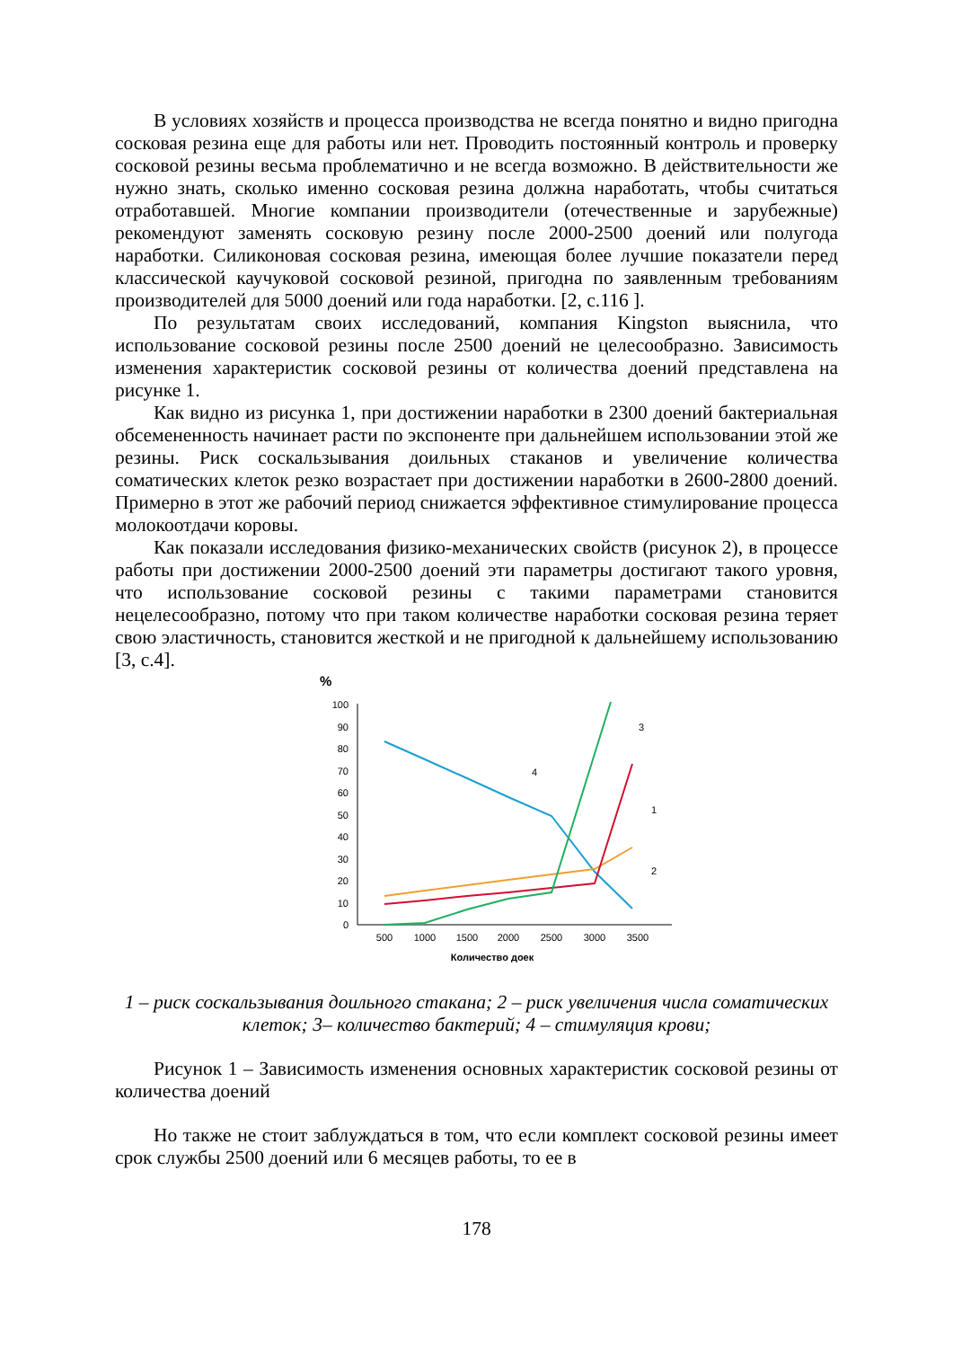В условиях хозяйств и процесса производства не всегда понятно и видно пригодна сосковая резина еще для работы или нет. Проводить постоянный контроль и проверку сосковой резины весьма проблематично и не всегда возможно. В действительности же нужно знать, сколько именно сосковая резина должна наработать, чтобы считаться отработавшей. Многие компании производители (отечественные и зарубежные) рекомендуют заменять сосковую резину после 2000-2500 доений или полугода наработки. Силиконовая сосковая резина, имеющая более лучшие показатели перед классической каучуковой сосковой резиной, пригодна по заявленным требованиям производителей для 5000 доений или года наработки. [2, с.116 ].
По результатам своих исследований, компания Kingston выяснила, что использование сосковой резины после 2500 доений не целесообразно. Зависимость изменения характеристик сосковой резины от количества доений представлена на рисунке 1.
Как видно из рисунка 1, при достижении наработки в 2300 доений бактериальная обсемененность начинает расти по экспоненте при дальнейшем использовании этой же резины. Риск соскальзывания доильных стаканов и увеличение количества соматических клеток резко возрастает при достижении наработки в 2600-2800 доений. Примерно в этот же рабочий период снижается эффективное стимулирование процесса молокоотдачи коровы.
Как показали исследования физико-механических свойств (рисунок 2), в процессе работы при достижении 2000-2500 доений эти параметры достигают такого уровня, что использование сосковой резины с такими параметрами становится нецелесообразно, потому что при таком количестве наработки сосковая резина теряет свою эластичность, становится жесткой и не пригодной к дальнейшему использованию [3, с.4].
%
0
10
20
30
40
50
60
70
80
90
100
500
1000
1500
2000
2500
3000
3500
Количество доек
3
4
1
2
1 – риск соскальзывания доильного стакана; 2 – риск увеличения числа соматических клеток; 3– количество бактерий; 4 – стимуляция крови;
Рисунок 1 – Зависимость изменения основных характеристик сосковой резины от количества доений
Но также не стоит заблуждаться в том, что если комплект сосковой резины имеет срок службы 2500 доений или 6 месяцев работы, то ее в
178